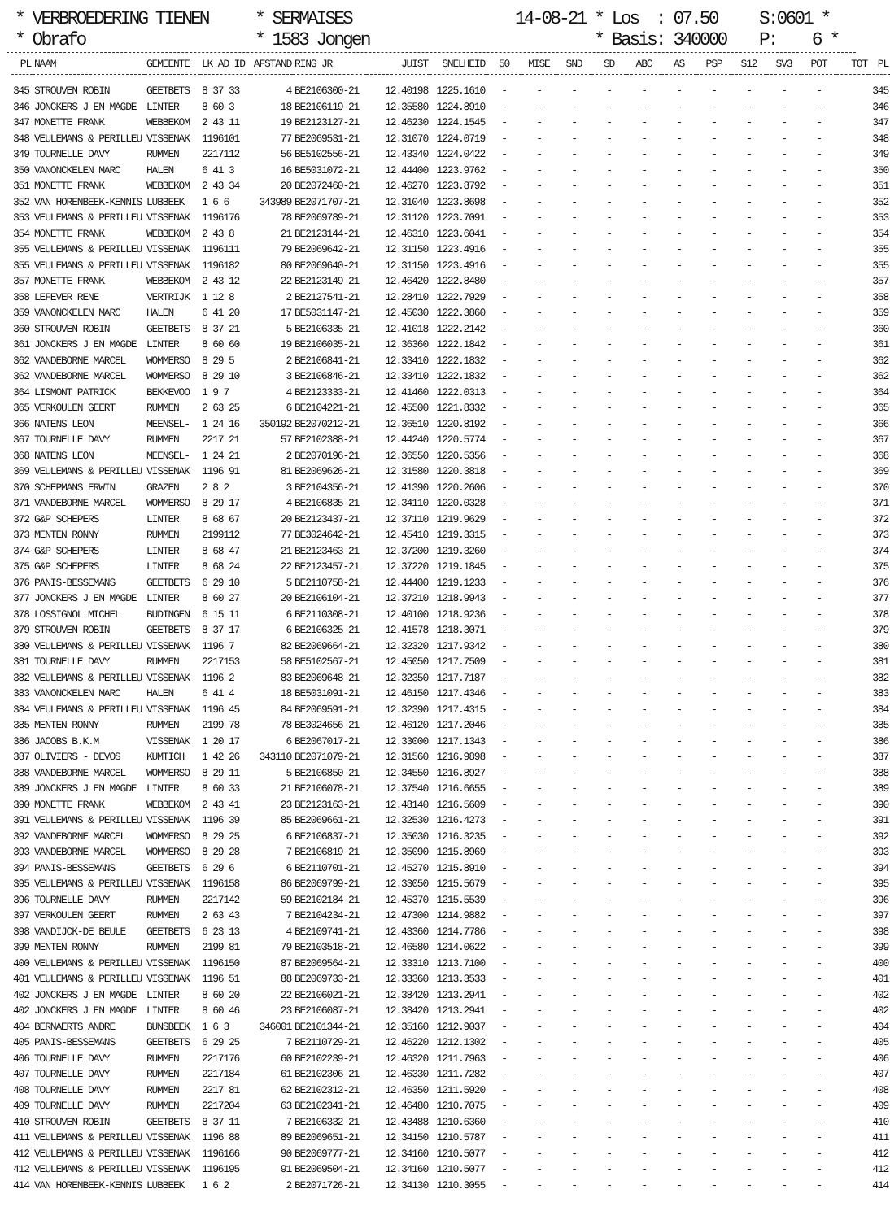* VERBROEDERING TIENEN * Obrafo
* SERMAISES * 1583 Jongen
14-08-21 * Los : 07.50 * Basis: 340000
S:0601 * P: 6 *
| PL | NAAM | GEMEENTE | LK AD ID | AFSTAND | RING JR | JUIST | SNELHEID | 50 | MISE | SND | SD | ABC | AS | PSP | S12 | SV3 | POT | TOT | PL |
| --- | --- | --- | --- | --- | --- | --- | --- | --- | --- | --- | --- | --- | --- | --- | --- | --- | --- | --- | --- |
| 345 | STROUVEN ROBIN | GEETBETS | 8 37 33 | 4 | BE2106300-21 | 12.40198 | 1225.1610 | - | - | - | - | - | - | - | - | - | - | | 345 |
| 346 | JONCKERS J EN MAGDE | LINTER | 8 60 3 | 18 | BE2106119-21 | 12.35580 | 1224.8910 | - | - | - | - | - | - | - | - | - | - | | 346 |
| 347 | MONETTE FRANK | WEBBEKOM | 2 43 11 | 19 | BE2123127-21 | 12.46230 | 1224.1545 | - | - | - | - | - | - | - | - | - | - | | 347 |
| 348 | VEULEMANS & PERILLEU | VISSENAK | 1196101 | 77 | BE2069531-21 | 12.31070 | 1224.0719 | - | - | - | - | - | - | - | - | - | - | | 348 |
| 349 | TOURNELLE DAVY | RUMMEN | 2217112 | 56 | BE5102556-21 | 12.43340 | 1224.0422 | - | - | - | - | - | - | - | - | - | - | | 349 |
| 350 | VANONCKELEN MARC | HALEN | 6 41 3 | 16 | BE5031072-21 | 12.44400 | 1223.9762 | - | - | - | - | - | - | - | - | - | - | | 350 |
| 351 | MONETTE FRANK | WEBBEKOM | 2 43 34 | 20 | BE2072460-21 | 12.46270 | 1223.8792 | - | - | - | - | - | - | - | - | - | - | | 351 |
| 352 | VAN HORENBEEK-KENNIS | LUBBEEK | 1 6 6 | 343989 | BE2071707-21 | 12.31040 | 1223.8698 | - | - | - | - | - | - | - | - | - | - | | 352 |
| 353 | VEULEMANS & PERILLEU | VISSENAK | 1196176 | 78 | BE2069789-21 | 12.31120 | 1223.7091 | - | - | - | - | - | - | - | - | - | - | | 353 |
| 354 | MONETTE FRANK | WEBBEKOM | 2 43 8 | 21 | BE2123144-21 | 12.46310 | 1223.6041 | - | - | - | - | - | - | - | - | - | - | | 354 |
| 355 | VEULEMANS & PERILLEU | VISSENAK | 1196111 | 79 | BE2069642-21 | 12.31150 | 1223.4916 | - | - | - | - | - | - | - | - | - | - | | 355 |
| 355 | VEULEMANS & PERILLEU | VISSENAK | 1196182 | 80 | BE2069640-21 | 12.31150 | 1223.4916 | - | - | - | - | - | - | - | - | - | - | | 355 |
| 357 | MONETTE FRANK | WEBBEKOM | 2 43 12 | 22 | BE2123149-21 | 12.46420 | 1222.8480 | - | - | - | - | - | - | - | - | - | - | | 357 |
| 358 | LEFEVER RENE | VERTRIJK | 1 12 8 | 2 | BE2127541-21 | 12.28410 | 1222.7929 | - | - | - | - | - | - | - | - | - | - | | 358 |
| 359 | VANONCKELEN MARC | HALEN | 6 41 20 | 17 | BE5031147-21 | 12.45030 | 1222.3860 | - | - | - | - | - | - | - | - | - | - | | 359 |
| 360 | STROUVEN ROBIN | GEETBETS | 8 37 21 | 5 | BE2106335-21 | 12.41018 | 1222.2142 | - | - | - | - | - | - | - | - | - | - | | 360 |
| 361 | JONCKERS J EN MAGDE | LINTER | 8 60 60 | 19 | BE2106035-21 | 12.36360 | 1222.1842 | - | - | - | - | - | - | - | - | - | - | | 361 |
| 362 | VANDEBORNE MARCEL | WOMMERSO | 8 29 5 | 2 | BE2106841-21 | 12.33410 | 1222.1832 | - | - | - | - | - | - | - | - | - | - | | 362 |
| 362 | VANDEBORNE MARCEL | WOMMERSO | 8 29 10 | 3 | BE2106846-21 | 12.33410 | 1222.1832 | - | - | - | - | - | - | - | - | - | - | | 362 |
| 364 | LISMONT PATRICK | BEKKEVOO | 1 9 7 | 4 | BE2123333-21 | 12.41460 | 1222.0313 | - | - | - | - | - | - | - | - | - | - | | 364 |
| 365 | VERKOULEN GEERT | RUMMEN | 2 63 25 | 6 | BE2104221-21 | 12.45500 | 1221.8332 | - | - | - | - | - | - | - | - | - | - | | 365 |
| 366 | NATENS LEON | MEENSEL- | 1 24 16 | 350192 | BE2070212-21 | 12.36510 | 1220.8192 | - | - | - | - | - | - | - | - | - | - | | 366 |
| 367 | TOURNELLE DAVY | RUMMEN | 2217 21 | 57 | BE2102388-21 | 12.44240 | 1220.5774 | - | - | - | - | - | - | - | - | - | - | | 367 |
| 368 | NATENS LEON | MEENSEL- | 1 24 21 | 2 | BE2070196-21 | 12.36550 | 1220.5356 | - | - | - | - | - | - | - | - | - | - | | 368 |
| 369 | VEULEMANS & PERILLEU | VISSENAK | 1196 91 | 81 | BE2069626-21 | 12.31580 | 1220.3818 | - | - | - | - | - | - | - | - | - | - | | 369 |
| 370 | SCHEPMANS ERWIN | GRAZEN | 2 8 2 | 3 | BE2104356-21 | 12.41390 | 1220.2606 | - | - | - | - | - | - | - | - | - | - | | 370 |
| 371 | VANDEBORNE MARCEL | WOMMERSO | 8 29 17 | 4 | BE2106835-21 | 12.34110 | 1220.0328 | - | - | - | - | - | - | - | - | - | - | | 371 |
| 372 | G&P SCHEPERS | LINTER | 8 68 67 | 20 | BE2123437-21 | 12.37110 | 1219.9629 | - | - | - | - | - | - | - | - | - | - | | 372 |
| 373 | MENTEN RONNY | RUMMEN | 2199112 | 77 | BE3024642-21 | 12.45410 | 1219.3315 | - | - | - | - | - | - | - | - | - | - | | 373 |
| 374 | G&P SCHEPERS | LINTER | 8 68 47 | 21 | BE2123463-21 | 12.37200 | 1219.3260 | - | - | - | - | - | - | - | - | - | - | | 374 |
| 375 | G&P SCHEPERS | LINTER | 8 68 24 | 22 | BE2123457-21 | 12.37220 | 1219.1845 | - | - | - | - | - | - | - | - | - | - | | 375 |
| 376 | PANIS-BESSEMANS | GEETBETS | 6 29 10 | 5 | BE2110758-21 | 12.44400 | 1219.1233 | - | - | - | - | - | - | - | - | - | - | | 376 |
| 377 | JONCKERS J EN MAGDE | LINTER | 8 60 27 | 20 | BE2106104-21 | 12.37210 | 1218.9943 | - | - | - | - | - | - | - | - | - | - | | 377 |
| 378 | LOSSIGNOL MICHEL | BUDINGEN | 6 15 11 | 6 | BE2110308-21 | 12.40100 | 1218.9236 | - | - | - | - | - | - | - | - | - | - | | 378 |
| 379 | STROUVEN ROBIN | GEETBETS | 8 37 17 | 6 | BE2106325-21 | 12.41578 | 1218.3071 | - | - | - | - | - | - | - | - | - | - | | 379 |
| 380 | VEULEMANS & PERILLEU | VISSENAK | 1196 7 | 82 | BE2069664-21 | 12.32320 | 1217.9342 | - | - | - | - | - | - | - | - | - | - | | 380 |
| 381 | TOURNELLE DAVY | RUMMEN | 2217153 | 58 | BE5102567-21 | 12.45050 | 1217.7509 | - | - | - | - | - | - | - | - | - | - | | 381 |
| 382 | VEULEMANS & PERILLEU | VISSENAK | 1196 2 | 83 | BE2069648-21 | 12.32350 | 1217.7187 | - | - | - | - | - | - | - | - | - | - | | 382 |
| 383 | VANONCKELEN MARC | HALEN | 6 41 4 | 18 | BE5031091-21 | 12.46150 | 1217.4346 | - | - | - | - | - | - | - | - | - | - | | 383 |
| 384 | VEULEMANS & PERILLEU | VISSENAK | 1196 45 | 84 | BE2069591-21 | 12.32390 | 1217.4315 | - | - | - | - | - | - | - | - | - | - | | 384 |
| 385 | MENTEN RONNY | RUMMEN | 2199 78 | 78 | BE3024656-21 | 12.46120 | 1217.2046 | - | - | - | - | - | - | - | - | - | - | | 385 |
| 386 | JACOBS B.K.M | VISSENAK | 1 20 17 | 6 | BE2067017-21 | 12.33000 | 1217.1343 | - | - | - | - | - | - | - | - | - | - | | 386 |
| 387 | OLIVIERS - DEVOS | KUMTICH | 1 42 26 | 343110 | BE2071079-21 | 12.31560 | 1216.9898 | - | - | - | - | - | - | - | - | - | - | | 387 |
| 388 | VANDEBORNE MARCEL | WOMMERSO | 8 29 11 | 5 | BE2106850-21 | 12.34550 | 1216.8927 | - | - | - | - | - | - | - | - | - | - | | 388 |
| 389 | JONCKERS J EN MAGDE | LINTER | 8 60 33 | 21 | BE2106078-21 | 12.37540 | 1216.6655 | - | - | - | - | - | - | - | - | - | - | | 389 |
| 390 | MONETTE FRANK | WEBBEKOM | 2 43 41 | 23 | BE2123163-21 | 12.48140 | 1216.5609 | - | - | - | - | - | - | - | - | - | - | | 390 |
| 391 | VEULEMANS & PERILLEU | VISSENAK | 1196 39 | 85 | BE2069661-21 | 12.32530 | 1216.4273 | - | - | - | - | - | - | - | - | - | - | | 391 |
| 392 | VANDEBORNE MARCEL | WOMMERSO | 8 29 25 | 6 | BE2106837-21 | 12.35030 | 1216.3235 | - | - | - | - | - | - | - | - | - | - | | 392 |
| 393 | VANDEBORNE MARCEL | WOMMERSO | 8 29 28 | 7 | BE2106819-21 | 12.35090 | 1215.8969 | - | - | - | - | - | - | - | - | - | - | | 393 |
| 394 | PANIS-BESSEMANS | GEETBETS | 6 29 6 | 6 | BE2110701-21 | 12.45270 | 1215.8910 | - | - | - | - | - | - | - | - | - | - | | 394 |
| 395 | VEULEMANS & PERILLEU | VISSENAK | 1196158 | 86 | BE2069799-21 | 12.33050 | 1215.5679 | - | - | - | - | - | - | - | - | - | - | | 395 |
| 396 | TOURNELLE DAVY | RUMMEN | 2217142 | 59 | BE2102184-21 | 12.45370 | 1215.5539 | - | - | - | - | - | - | - | - | - | - | | 396 |
| 397 | VERKOULEN GEERT | RUMMEN | 2 63 43 | 7 | BE2104234-21 | 12.47300 | 1214.9882 | - | - | - | - | - | - | - | - | - | - | | 397 |
| 398 | VANDIJCK-DE BEULE | GEETBETS | 6 23 13 | 4 | BE2109741-21 | 12.43360 | 1214.7786 | - | - | - | - | - | - | - | - | - | - | | 398 |
| 399 | MENTEN RONNY | RUMMEN | 2199 81 | 79 | BE2103518-21 | 12.46580 | 1214.0622 | - | - | - | - | - | - | - | - | - | - | | 399 |
| 400 | VEULEMANS & PERILLEU | VISSENAK | 1196150 | 87 | BE2069564-21 | 12.33310 | 1213.7100 | - | - | - | - | - | - | - | - | - | - | | 400 |
| 401 | VEULEMANS & PERILLEU | VISSENAK | 1196 51 | 88 | BE2069733-21 | 12.33360 | 1213.3533 | - | - | - | - | - | - | - | - | - | - | | 401 |
| 402 | JONCKERS J EN MAGDE | LINTER | 8 60 20 | 22 | BE2106021-21 | 12.38420 | 1213.2941 | - | - | - | - | - | - | - | - | - | - | | 402 |
| 402 | JONCKERS J EN MAGDE | LINTER | 8 60 46 | 23 | BE2106087-21 | 12.38420 | 1213.2941 | - | - | - | - | - | - | - | - | - | - | | 402 |
| 404 | BERNAERTS ANDRE | BUNSBEEK | 1 6 3 | 346001 | BE2101344-21 | 12.35160 | 1212.9037 | - | - | - | - | - | - | - | - | - | - | | 404 |
| 405 | PANIS-BESSEMANS | GEETBETS | 6 29 25 | 7 | BE2110729-21 | 12.46220 | 1212.1302 | - | - | - | - | - | - | - | - | - | - | | 405 |
| 406 | TOURNELLE DAVY | RUMMEN | 2217176 | 60 | BE2102239-21 | 12.46320 | 1211.7963 | - | - | - | - | - | - | - | - | - | - | | 406 |
| 407 | TOURNELLE DAVY | RUMMEN | 2217184 | 61 | BE2102306-21 | 12.46330 | 1211.7282 | - | - | - | - | - | - | - | - | - | - | | 407 |
| 408 | TOURNELLE DAVY | RUMMEN | 2217 81 | 62 | BE2102312-21 | 12.46350 | 1211.5920 | - | - | - | - | - | - | - | - | - | - | | 408 |
| 409 | TOURNELLE DAVY | RUMMEN | 2217204 | 63 | BE2102341-21 | 12.46480 | 1210.7075 | - | - | - | - | - | - | - | - | - | - | | 409 |
| 410 | STROUVEN ROBIN | GEETBETS | 8 37 11 | 7 | BE2106332-21 | 12.43488 | 1210.6360 | - | - | - | - | - | - | - | - | - | - | | 410 |
| 411 | VEULEMANS & PERILLEU | VISSENAK | 1196 88 | 89 | BE2069651-21 | 12.34150 | 1210.5787 | - | - | - | - | - | - | - | - | - | - | | 411 |
| 412 | VEULEMANS & PERILLEU | VISSENAK | 1196166 | 90 | BE2069777-21 | 12.34160 | 1210.5077 | - | - | - | - | - | - | - | - | - | - | | 412 |
| 412 | VEULEMANS & PERILLEU | VISSENAK | 1196195 | 91 | BE2069504-21 | 12.34160 | 1210.5077 | - | - | - | - | - | - | - | - | - | - | | 412 |
| 414 | VAN HORENBEEK-KENNIS | LUBBEEK | 1 6 2 | 2 | BE2071726-21 | 12.34130 | 1210.3055 | - | - | - | - | - | - | - | - | - | - | | 414 |